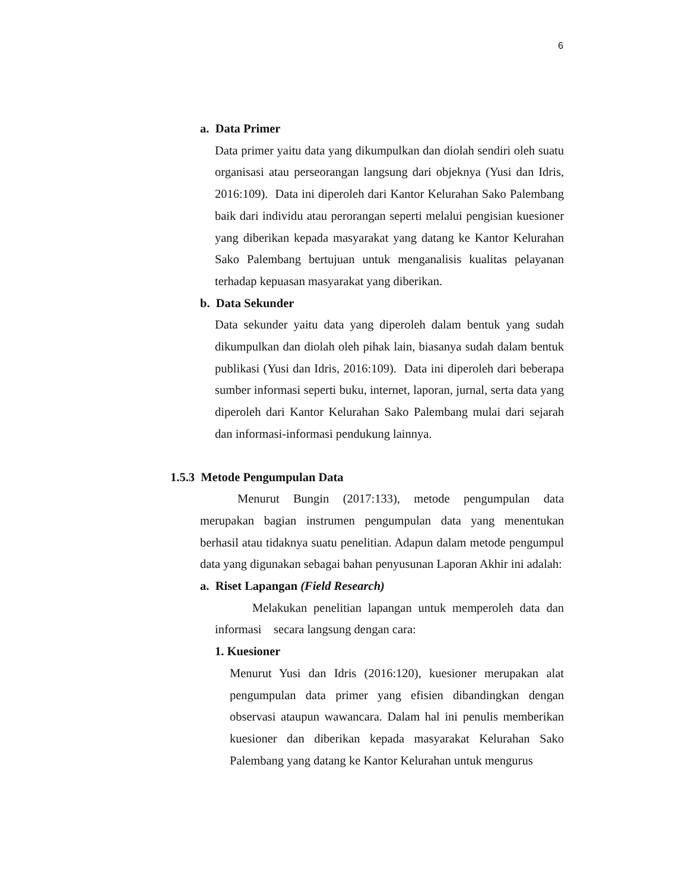6
a. Data Primer
Data primer yaitu data yang dikumpulkan dan diolah sendiri oleh suatu organisasi atau perseorangan langsung dari objeknya (Yusi dan Idris, 2016:109). Data ini diperoleh dari Kantor Kelurahan Sako Palembang baik dari individu atau perorangan seperti melalui pengisian kuesioner yang diberikan kepada masyarakat yang datang ke Kantor Kelurahan Sako Palembang bertujuan untuk menganalisis kualitas pelayanan terhadap kepuasan masyarakat yang diberikan.
b. Data Sekunder
Data sekunder yaitu data yang diperoleh dalam bentuk yang sudah dikumpulkan dan diolah oleh pihak lain, biasanya sudah dalam bentuk publikasi (Yusi dan Idris, 2016:109). Data ini diperoleh dari beberapa sumber informasi seperti buku, internet, laporan, jurnal, serta data yang diperoleh dari Kantor Kelurahan Sako Palembang mulai dari sejarah dan informasi-informasi pendukung lainnya.
1.5.3 Metode Pengumpulan Data
Menurut Bungin (2017:133), metode pengumpulan data merupakan bagian instrumen pengumpulan data yang menentukan berhasil atau tidaknya suatu penelitian. Adapun dalam metode pengumpul data yang digunakan sebagai bahan penyusunan Laporan Akhir ini adalah:
a. Riset Lapangan (Field Research)
Melakukan penelitian lapangan untuk memperoleh data dan informasi secara langsung dengan cara:
1. Kuesioner
Menurut Yusi dan Idris (2016:120), kuesioner merupakan alat pengumpulan data primer yang efisien dibandingkan dengan observasi ataupun wawancara. Dalam hal ini penulis memberikan kuesioner dan diberikan kepada masyarakat Kelurahan Sako Palembang yang datang ke Kantor Kelurahan untuk mengurus